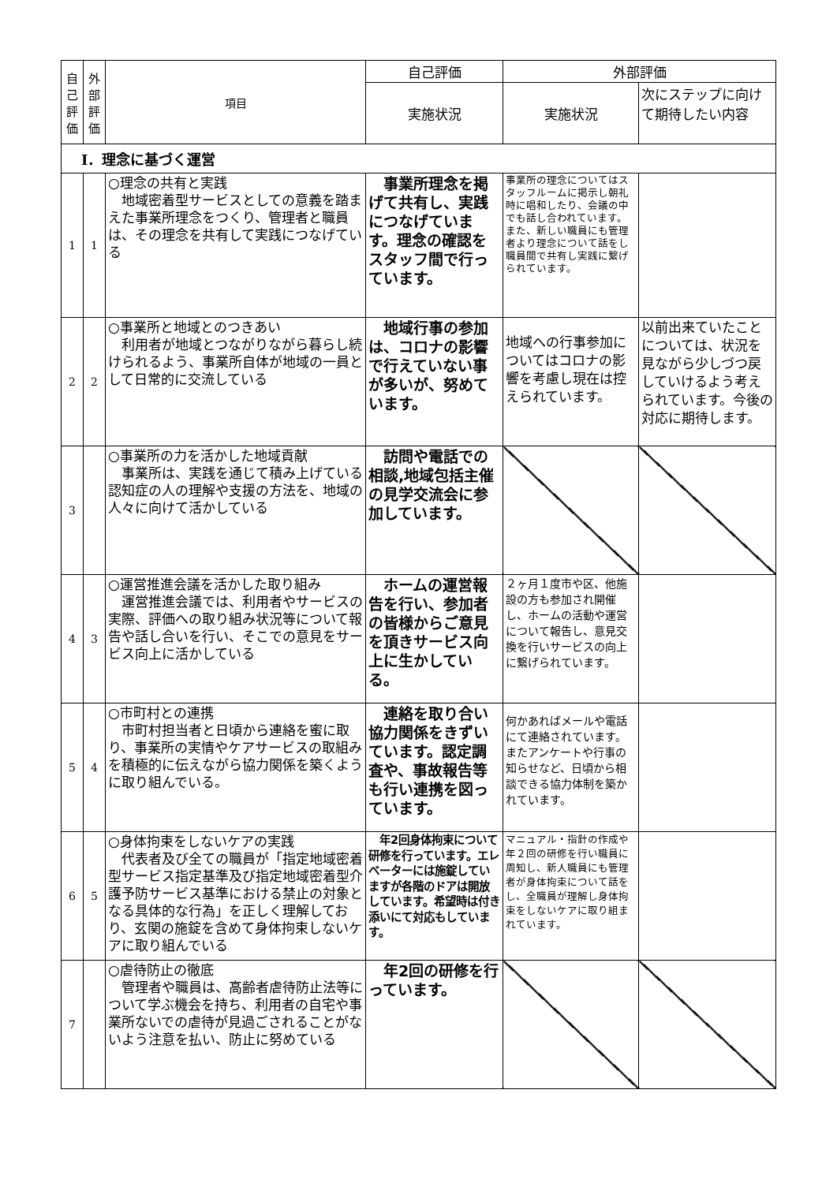| 自己評価 | 外部評価 | 項目 | 自己評価 | 外部評価 | |
| --- | --- | --- | --- | --- | --- |
| | | | 実施状況 | 実施状況 | 次にステップに向けて期待したい内容 |
| Ⅰ．理念に基づく運営 | | | | | |
| 1 | 1 | ○理念の共有と実践 地域密着型サービスとしての意義を踏まえた事業所理念をつくり、管理者と職員は、その理念を共有して実践につなげている | 事業所理念を掲げて共有し、実践につなげています。理念の確認をスタッフ間で行っています。 | 事業所の理念についてはスタッフルームに掲示し朝礼時に唱和したり、会議の中でも話し合われています。また、新しい職員にも管理者より理念について話をし職員間で共有し実践に繋げられています。 | |
| 2 | 2 | ○事業所と地域とのつきあい 利用者が地域とつながりながら暮らし続けられるよう、事業所自体が地域の一員として日常的に交流している | 地域行事の参加は、コロナの影響で行えていない事が多いが、努めています。 | 地域への行事参加についてはコロナの影響を考慮し現在は控えられています。 | 以前出来ていたことについては、状況を見ながら少しづつ戻していけるよう考えられています。今後の対応に期待します。 |
| 3 | | ○事業所の力を活かした地域貢献 事業所は、実践を通じて積み上げている認知症の人の理解や支援の方法を、地域の人々に向けて活かしている | 訪問や電話での相談,地域包括主催の見学交流会に参加しています。 | | |
| 4 | 3 | ○運営推進会議を活かした取り組み 運営推進会議では、利用者やサービスの実際、評価への取り組み状況等について報告や話し合いを行い、そこでの意見をサービス向上に活かしている | ホームの運営報告を行い、参加者の皆様からご意見を頂きサービス向上に生かしている。 | ２ヶ月１度市や区、他施設の方も参加され開催し、ホームの活動や運営について報告し、意見交換を行いサービスの向上に繋げられています。 | |
| 5 | 4 | ○市町村との連携 市町村担当者と日頃から連絡を蜜に取り、事業所の実情やケアサービスの取組みを積極的に伝えながら協力関係を築くように取り組んでいる。 | 連絡を取り合い協力関係をきずいています。認定調査や、事故報告等も行い連携を図っています。 | 何かあればメールや電話にて連絡されています。またアンケートや行事の知らせなど、日頃から相談できる協力体制を築かれています。 | |
| 6 | 5 | ○身体拘束をしないケアの実践 代表者及び全ての職員が「指定地域密着型サービス指定基準及び指定地域密着型介護予防サービス基準における禁止の対象となる具体的な行為」を正しく理解しており、玄関の施錠を含めて身体拘束しないケアに取り組んでいる | 年2回身体拘束について研修を行っています。エレベーターには施錠していますが各階のドアは開放しています。希望時は付き添いにて対応もしています。 | マニュアル・指針の作成や年２回の研修を行い職員に周知し、新人職員にも管理者が身体拘束について話をし、全職員が理解し身体拘束をしないケアに取り組まれています。 | |
| 7 | | ○虐待防止の徹底 管理者や職員は、高齢者虐待防止法等について学ぶ機会を持ち、利用者の自宅や事業所ないでの虐待が見過ごされることがないよう注意を払い、防止に努めている | 年2回の研修を行っています。 | | |